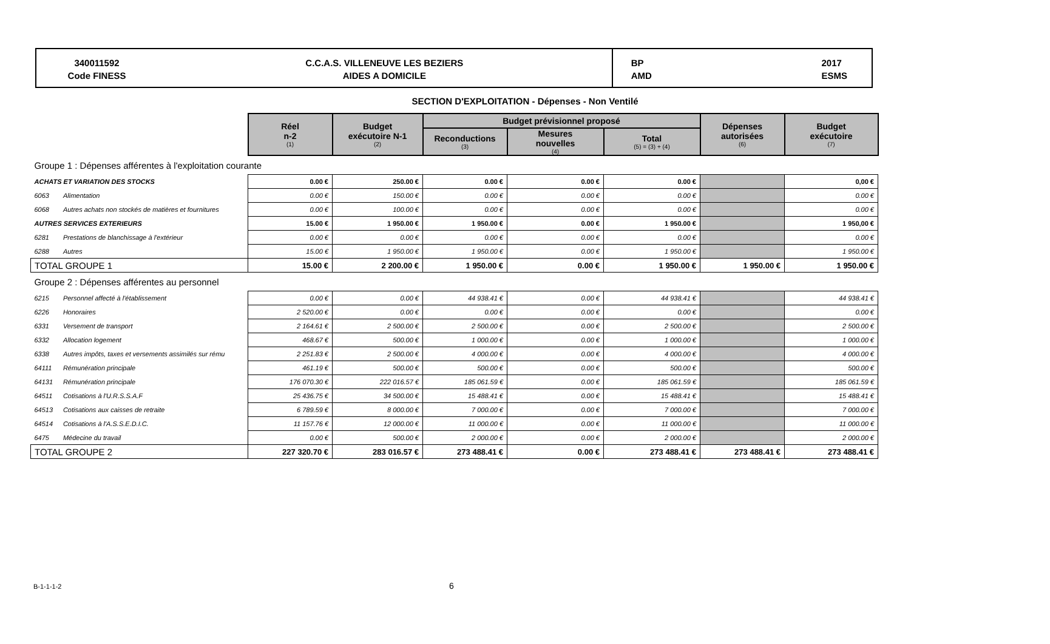340011592
Code FINESS
C.C.A.S. VILLENEUVE LES BEZIERS
AIDES A DOMICILE
BP
AMD 2017
ESMS
SECTION D'EXPLOITATION - Dépenses - Non Ventilé
| | | Réel n-2 (1) | Budget exécutoire N-1 (2) | Budget prévisionnel proposé | | | Dépenses autorisées (6) | Budget exécutoire (7) |
| | | | | Reconductions (3) | Mesures nouvelles (4) | Total (5) = (3) + (4) | | |
| Groupe 1 : Dépenses afférentes à l'exploitation courante | | | | | | | | |
| ACHATS ET VARIATION DES STOCKS | | 0.00 € | 250.00 € | 0.00 € | 0.00 € | 0.00 € | | 0,00 € |
| 6063 | Alimentation | 0.00 € | 150.00 € | 0.00 € | 0.00 € | 0.00 € | | 0.00 € |
| 6068 | Autres achats non stockés de matières et fournitures | 0.00 € | 100.00 € | 0.00 € | 0.00 € | 0.00 € | | 0.00 € |
| AUTRES SERVICES EXTERIEURS | | 15.00 € | 1 950.00 € | 1 950.00 € | 0.00 € | 1 950.00 € | | 1 950,00 € |
| 6281 | Prestations de blanchissage à l'extérieur | 0.00 € | 0.00 € | 0.00 € | 0.00 € | 0.00 € | | 0.00 € |
| 6288 | Autres | 15.00 € | 1 950.00 € | 1 950.00 € | 0.00 € | 1 950.00 € | | 1 950.00 € |
| TOTAL GROUPE 1 | | 15.00 € | 2 200.00 € | 1 950.00 € | 0.00 € | 1 950.00 € | 1 950.00 € | 1 950.00 € |
| Groupe 2 : Dépenses afférentes au personnel | | | | | | | | |
| 6215 | Personnel affecté à l'établissement | 0.00 € | 0.00 € | 44 938.41 € | 0.00 € | 44 938.41 € | | 44 938.41 € |
| 6226 | Honoraires | 2 520.00 € | 0.00 € | 0.00 € | 0.00 € | 0.00 € | | 0.00 € |
| 6331 | Versement de transport | 2 164.61 € | 2 500.00 € | 2 500.00 € | 0.00 € | 2 500.00 € | | 2 500.00 € |
| 6332 | Allocation logement | 468.67 € | 500.00 € | 1 000.00 € | 0.00 € | 1 000.00 € | | 1 000.00 € |
| 6338 | Autres impôts, taxes et versements assimilés sur rému | 2 251.83 € | 2 500.00 € | 4 000.00 € | 0.00 € | 4 000.00 € | | 4 000.00 € |
| 64111 | Rémunération principale | 461.19 € | 500.00 € | 500.00 € | 0.00 € | 500.00 € | | 500.00 € |
| 64131 | Rémunération principale | 176 070.30 € | 222 016.57 € | 185 061.59 € | 0.00 € | 185 061.59 € | | 185 061.59 € |
| 64511 | Cotisations à l'U.R.S.S.A.F | 25 436.75 € | 34 500.00 € | 15 488.41 € | 0.00 € | 15 488.41 € | | 15 488.41 € |
| 64513 | Cotisations aux caisses de retraite | 6 789.59 € | 8 000.00 € | 7 000.00 € | 0.00 € | 7 000.00 € | | 7 000.00 € |
| 64514 | Cotisations à l'A.S.S.E.D.I.C. | 11 157.76 € | 12 000.00 € | 11 000.00 € | 0.00 € | 11 000.00 € | | 11 000.00 € |
| 6475 | Médecine du travail | 0.00 € | 500.00 € | 2 000.00 € | 0.00 € | 2 000.00 € | | 2 000.00 € |
| TOTAL GROUPE 2 | | 227 320.70 € | 283 016.57 € | 273 488.41 € | 0.00 € | 273 488.41 € | 273 488.41 € | 273 488.41 € |
B-1-1-1-2 6